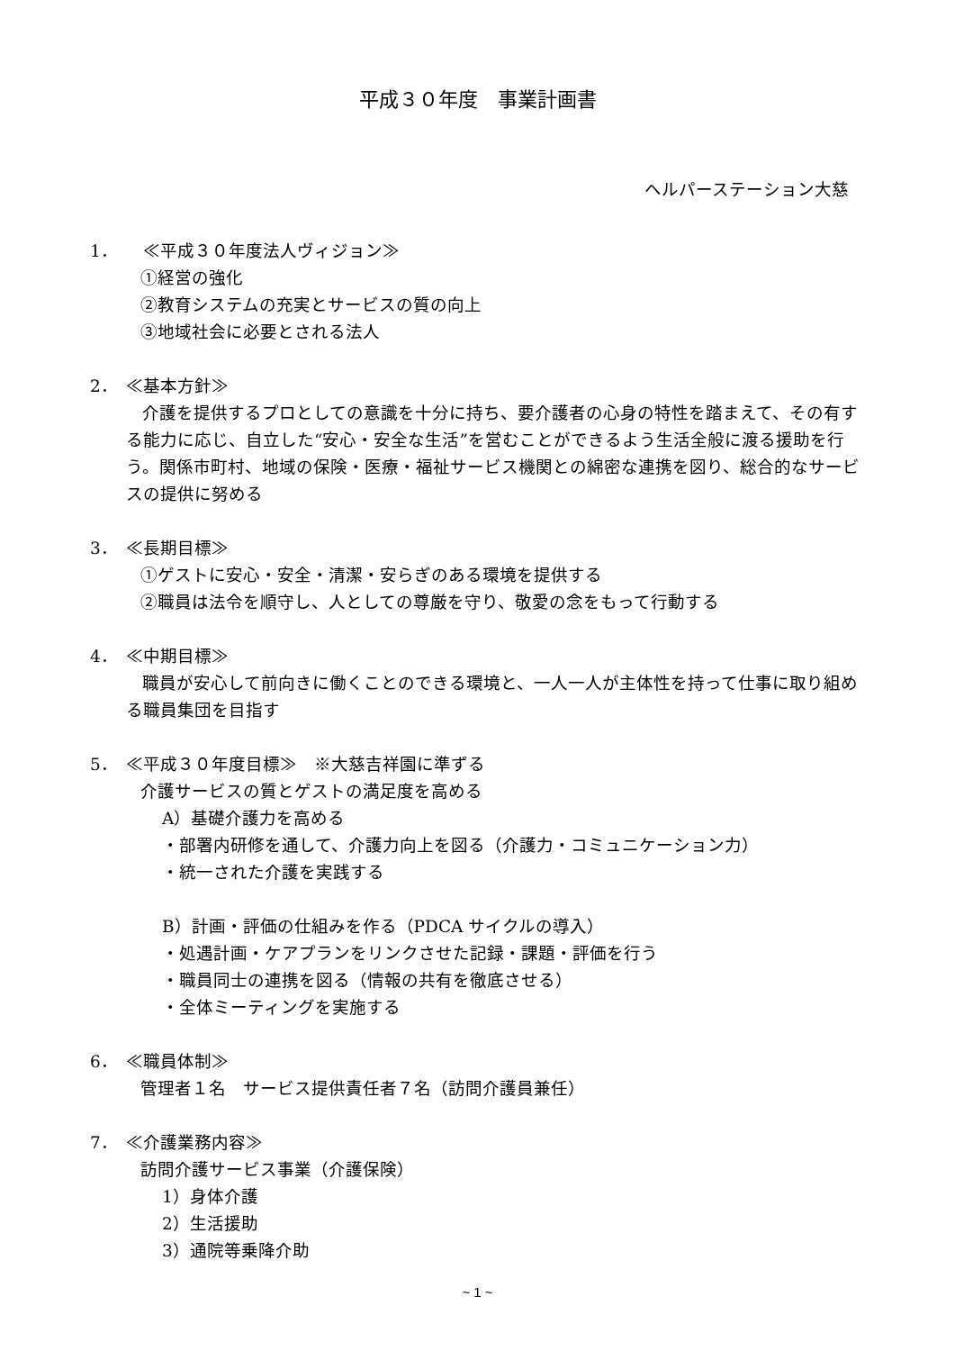平成３０年度　事業計画書
ヘルパーステーション大慈
1．　≪平成３０年度法人ヴィジョン≫
①経営の強化
②教育システムの充実とサービスの質の向上
③地域社会に必要とされる法人
2． ≪基本方針≫
介護を提供するプロとしての意識を十分に持ち、要介護者の心身の特性を踏まえて、その有する能力に応じ、自立した“安心・安全な生活”を営むことができるよう生活全般に渡る援助を行う。関係市町村、地域の保険・医療・福祉サービス機関との綿密な連携を図り、総合的なサービスの提供に努める
3． ≪長期目標≫
①ゲストに安心・安全・清潔・安らぎのある環境を提供する
②職員は法令を順守し、人としての尊厳を守り、敬愛の念をもって行動する
4． ≪中期目標≫
職員が安心して前向きに働くことのできる環境と、一人一人が主体性を持って仕事に取り組める職員集団を目指す
5． ≪平成３０年度目標≫　※大慈吉祥園に準ずる
介護サービスの質とゲストの満足度を高める
A）基礎介護力を高める
・部署内研修を通して、介護力向上を図る（介護力・コミュニケーション力）
・統一された介護を実践する
B）計画・評価の仕組みを作る（PDCA サイクルの導入）
・処遇計画・ケアプランをリンクさせた記録・課題・評価を行う
・職員同士の連携を図る（情報の共有を徹底させる）
・全体ミーティングを実施する
6． ≪職員体制≫
管理者１名　サービス提供責任者７名（訪問介護員兼任）
7． ≪介護業務内容≫
訪問介護サービス事業（介護保険）
1）身体介護
2）生活援助
3）通院等乗降介助
~ 1 ~